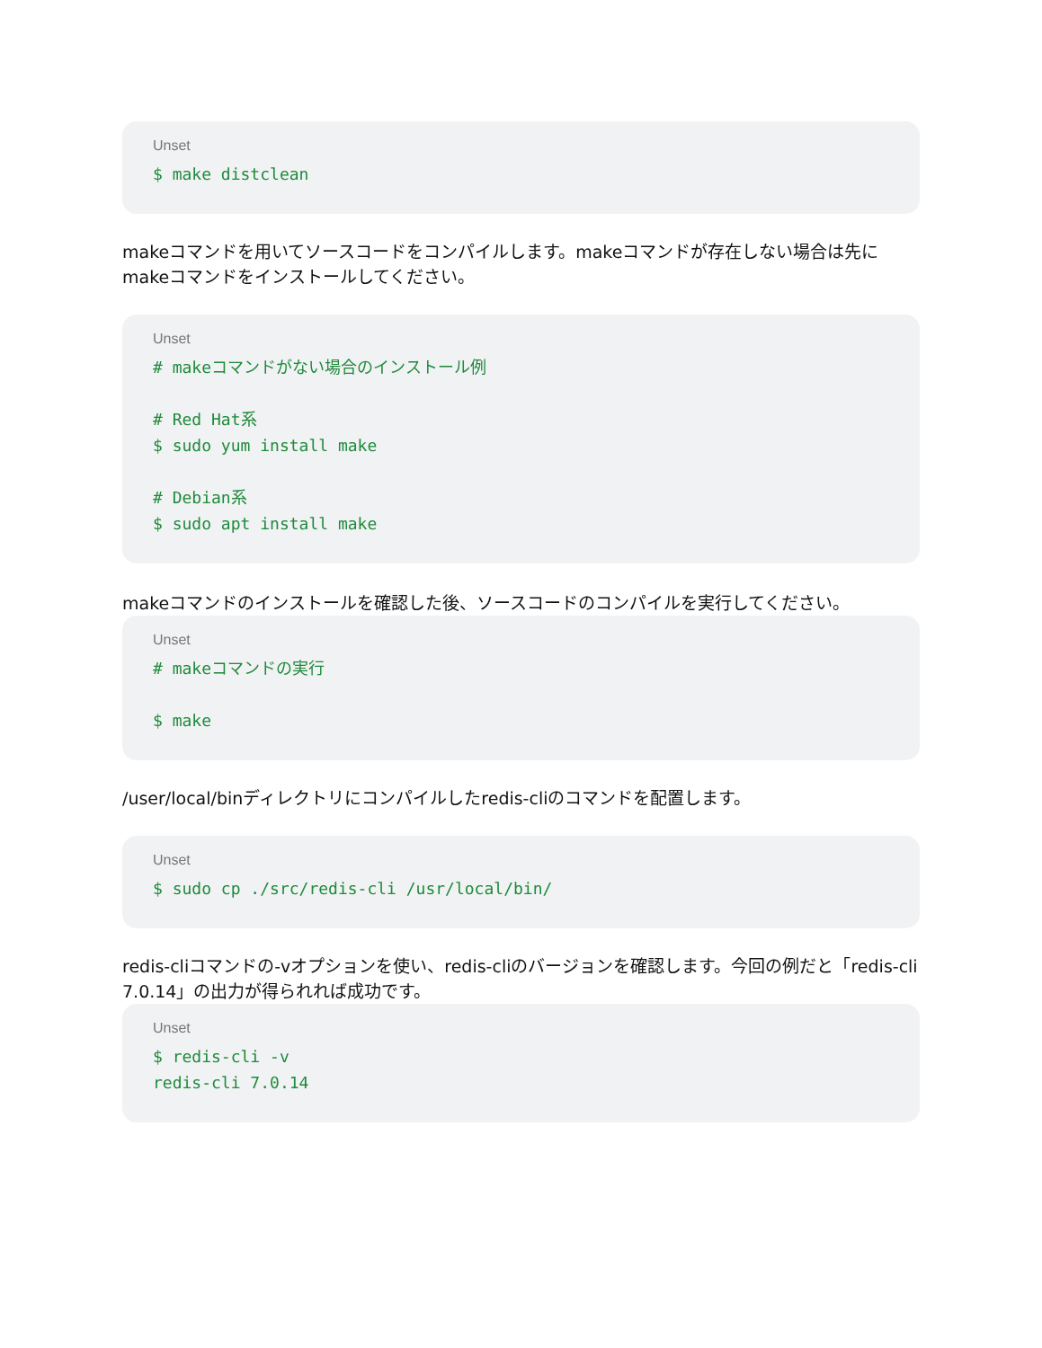Unset
$ make distclean
makeコマンドを用いてソースコードをコンパイルします。makeコマンドが存在しない場合は先にmakeコマンドをインストールしてください。
Unset
# makeコマンドがない場合のインストール例

# Red Hat系
$ sudo yum install make

# Debian系
$ sudo apt install make
makeコマンドのインストールを確認した後、ソースコードのコンパイルを実行してください。
Unset
# makeコマンドの実行

$ make
/user/local/binディレクトリにコンパイルしたredis-cliのコマンドを配置します。
Unset
$ sudo cp ./src/redis-cli /usr/local/bin/
redis-cliコマンドの-vオプションを使い、redis-cliのバージョンを確認します。今回の例だと「redis-cli 7.0.14」の出力が得られれば成功です。
Unset
$ redis-cli -v
redis-cli 7.0.14